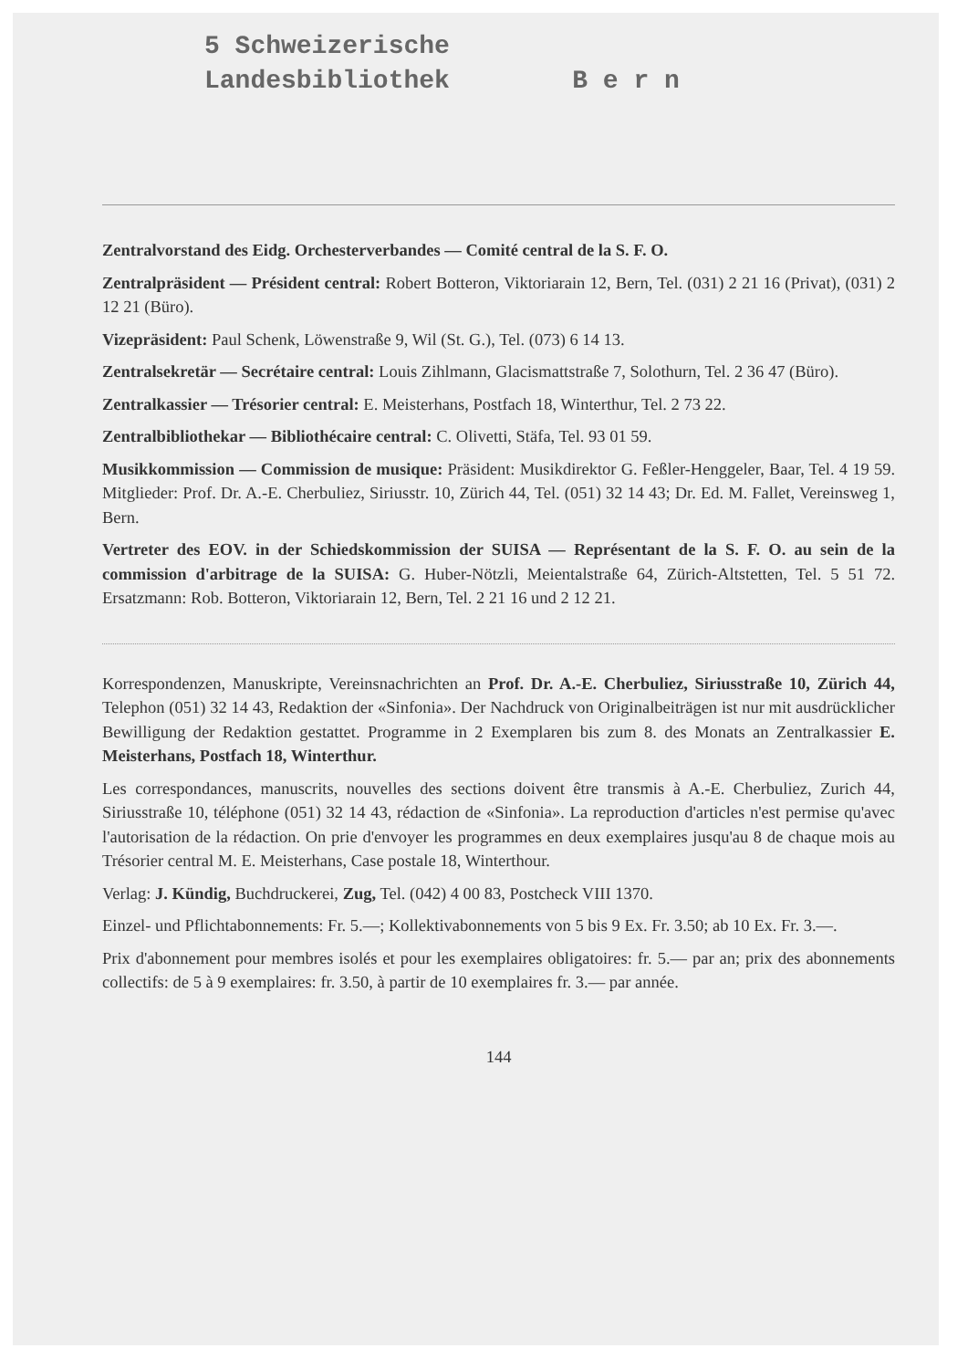5 Schweizerische
Landesbibliothek B e r n
Zentralvorstand des Eidg. Orchesterverbandes — Comité central de la S. F. O.
Zentralpräsident — Président central: Robert Botteron, Viktoriarain 12, Bern, Tel. (031) 2 21 16 (Privat), (031) 2 12 21 (Büro).
Vizepräsident: Paul Schenk, Löwenstraße 9, Wil (St. G.), Tel. (073) 6 14 13.
Zentralsekretär — Secrétaire central: Louis Zihlmann, Glacismattstraße 7, Solothurn, Tel. 2 36 47 (Büro).
Zentralkassier — Trésorier central: E. Meisterhans, Postfach 18, Winterthur, Tel. 2 73 22.
Zentralbibliothekar — Bibliothécaire central: C. Olivetti, Stäfa, Tel. 93 01 59.
Musikkommission — Commission de musique: Präsident: Musikdirektor G. Feßler-Henggeler, Baar, Tel. 4 19 59. Mitglieder: Prof. Dr. A.-E. Cherbuliez, Siriusstr. 10, Zürich 44, Tel. (051) 32 14 43; Dr. Ed. M. Fallet, Vereinsweg 1, Bern.
Vertreter des EOV. in der Schiedskommission der SUISA — Représentant de la S. F. O. au sein de la commission d'arbitrage de la SUISA: G. Huber-Nötzli, Meientalstraße 64, Zürich-Altstetten, Tel. 5 51 72. Ersatzmann: Rob. Botteron, Viktoriarain 12, Bern, Tel. 2 21 16 und 2 12 21.
Korrespondenzen, Manuskripte, Vereinsnachrichten an Prof. Dr. A.-E. Cherbuliez, Siriusstraße 10, Zürich 44, Telephon (051) 32 14 43, Redaktion der «Sinfonia». Der Nachdruck von Originalbeiträgen ist nur mit ausdrücklicher Bewilligung der Redaktion gestattet. Programme in 2 Exemplaren bis zum 8. des Monats an Zentralkassier E. Meisterhans, Postfach 18, Winterthur.
Les correspondances, manuscrits, nouvelles des sections doivent être transmis à A.-E. Cherbuliez, Zurich 44, Siriusstraße 10, téléphone (051) 32 14 43, rédaction de «Sinfonia». La reproduction d'articles n'est permise qu'avec l'autorisation de la rédaction. On prie d'envoyer les programmes en deux exemplaires jusqu'au 8 de chaque mois au Trésorier central M. E. Meisterhans, Case postale 18, Winterthour.
Verlag: J. Kündig, Buchdruckerei, Zug, Tel. (042) 4 00 83, Postcheck VIII 1370.
Einzel- und Pflichtabonnements: Fr. 5.—; Kollektivabonnements von 5 bis 9 Ex. Fr. 3.50; ab 10 Ex. Fr. 3.—.
Prix d'abonnement pour membres isolés et pour les exemplaires obligatoires: fr. 5.— par an; prix des abonnements collectifs: de 5 à 9 exemplaires: fr. 3.50, à partir de 10 exemplaires fr. 3.— par année.
144